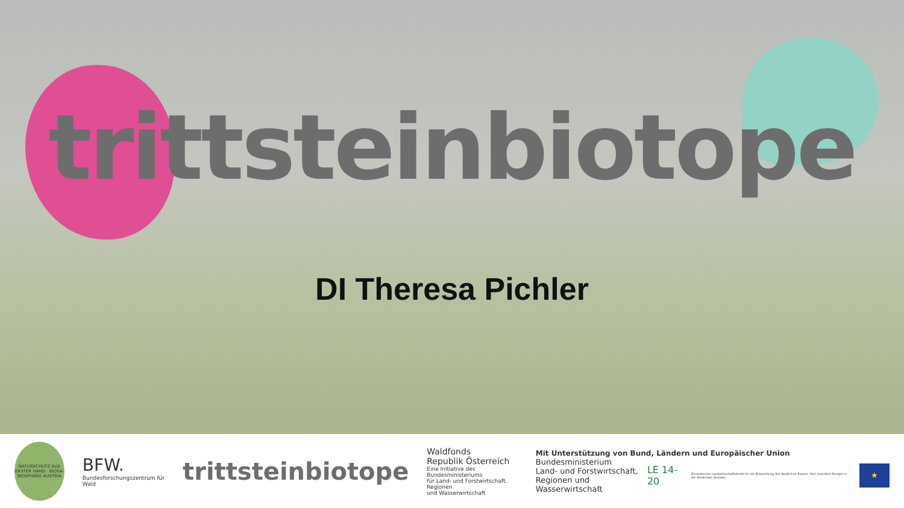trittsteinbiotope
DI Theresa Pichler
NATURSCHUTZ AUS ERSTER HAND · BIOSA-BIOSPHÄRE AUSTRIA
BFW.
Bundesforschungszentrum für Wald
trittsteinbiotope
Waldfonds
Republik Österreich
Eine Initiative des Bundesministeriums
für Land- und Forstwirtschaft, Regionen
und Wasserwirtschaft
Mit Unterstützung von Bund, Ländern und Europäischer Union
Bundesministerium
Land- und Forstwirtschaft,
Regionen und Wasserwirtschaft
LE 14-20
Europäischer Landwirtschaftsfonds für die Entwicklung des ländlichen Raums: Hier investiert Europa in die ländlichen Gebiete.
★